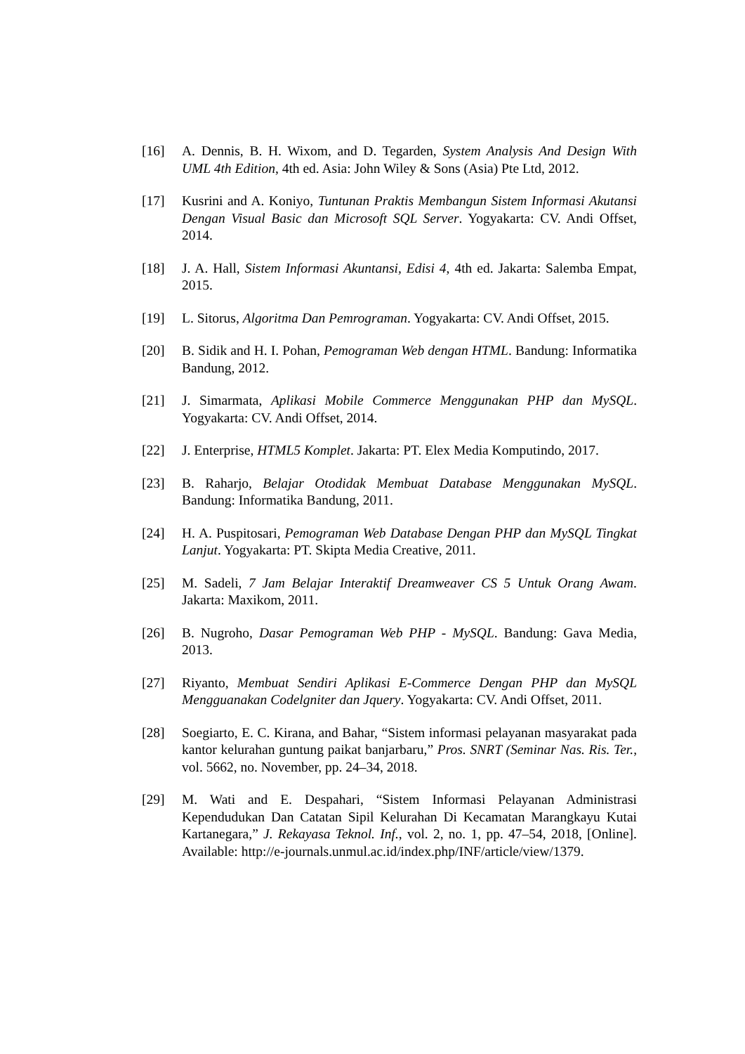[16] A. Dennis, B. H. Wixom, and D. Tegarden, System Analysis And Design With UML 4th Edition, 4th ed. Asia: John Wiley & Sons (Asia) Pte Ltd, 2012.
[17] Kusrini and A. Koniyo, Tuntunan Praktis Membangun Sistem Informasi Akutansi Dengan Visual Basic dan Microsoft SQL Server. Yogyakarta: CV. Andi Offset, 2014.
[18] J. A. Hall, Sistem Informasi Akuntansi, Edisi 4, 4th ed. Jakarta: Salemba Empat, 2015.
[19] L. Sitorus, Algoritma Dan Pemrograman. Yogyakarta: CV. Andi Offset, 2015.
[20] B. Sidik and H. I. Pohan, Pemograman Web dengan HTML. Bandung: Informatika Bandung, 2012.
[21] J. Simarmata, Aplikasi Mobile Commerce Menggunakan PHP dan MySQL. Yogyakarta: CV. Andi Offset, 2014.
[22] J. Enterprise, HTML5 Komplet. Jakarta: PT. Elex Media Komputindo, 2017.
[23] B. Raharjo, Belajar Otodidak Membuat Database Menggunakan MySQL. Bandung: Informatika Bandung, 2011.
[24] H. A. Puspitosari, Pemograman Web Database Dengan PHP dan MySQL Tingkat Lanjut. Yogyakarta: PT. Skipta Media Creative, 2011.
[25] M. Sadeli, 7 Jam Belajar Interaktif Dreamweaver CS 5 Untuk Orang Awam. Jakarta: Maxikom, 2011.
[26] B. Nugroho, Dasar Pemograman Web PHP - MySQL. Bandung: Gava Media, 2013.
[27] Riyanto, Membuat Sendiri Aplikasi E-Commerce Dengan PHP dan MySQL Mengguanakan Codelgniter dan Jquery. Yogyakarta: CV. Andi Offset, 2011.
[28] Soegiarto, E. C. Kirana, and Bahar, “Sistem informasi pelayanan masyarakat pada kantor kelurahan guntung paikat banjarbaru,” Pros. SNRT (Seminar Nas. Ris. Ter., vol. 5662, no. November, pp. 24–34, 2018.
[29] M. Wati and E. Despahari, “Sistem Informasi Pelayanan Administrasi Kependudukan Dan Catatan Sipil Kelurahan Di Kecamatan Marangkayu Kutai Kartanegara,” J. Rekayasa Teknol. Inf., vol. 2, no. 1, pp. 47–54, 2018, [Online]. Available: http://e-journals.unmul.ac.id/index.php/INF/article/view/1379.